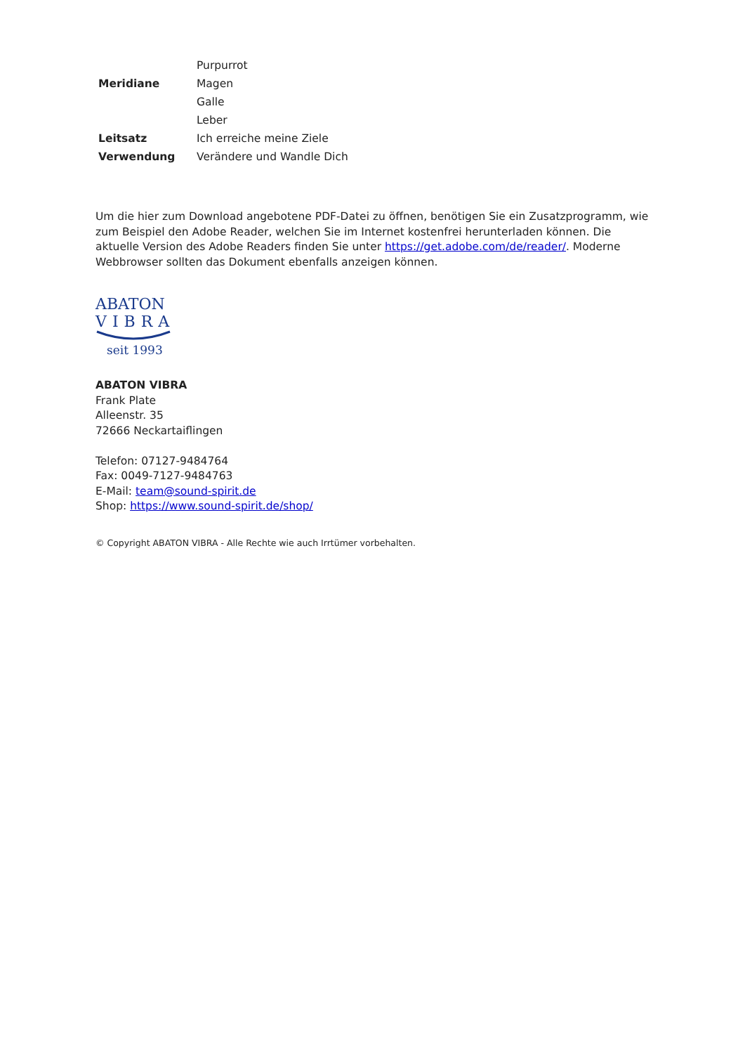| | Purpurrot |
| Meridiane | Magen |
| | Galle |
| | Leber |
| Leitsatz | Ich erreiche meine Ziele |
| Verwendung | Verändere und Wandle Dich |
Um die hier zum Download angebotene PDF-Datei zu öffnen, benötigen Sie ein Zusatzprogramm, wie zum Beispiel den Adobe Reader, welchen Sie im Internet kostenfrei herunterladen können. Die aktuelle Version des Adobe Readers finden Sie unter https://get.adobe.com/de/reader/. Moderne Webbrowser sollten das Dokument ebenfalls anzeigen können.
ABATON
VIBRA
seit 1993
ABATON VIBRA
Frank Plate
Alleenstr. 35
72666 Neckartaiflingen
Telefon: 07127-9484764
Fax: 0049-7127-9484763
E-Mail: team@sound-spirit.de
Shop: https://www.sound-spirit.de/shop/
© Copyright ABATON VIBRA - Alle Rechte wie auch Irrtümer vorbehalten.